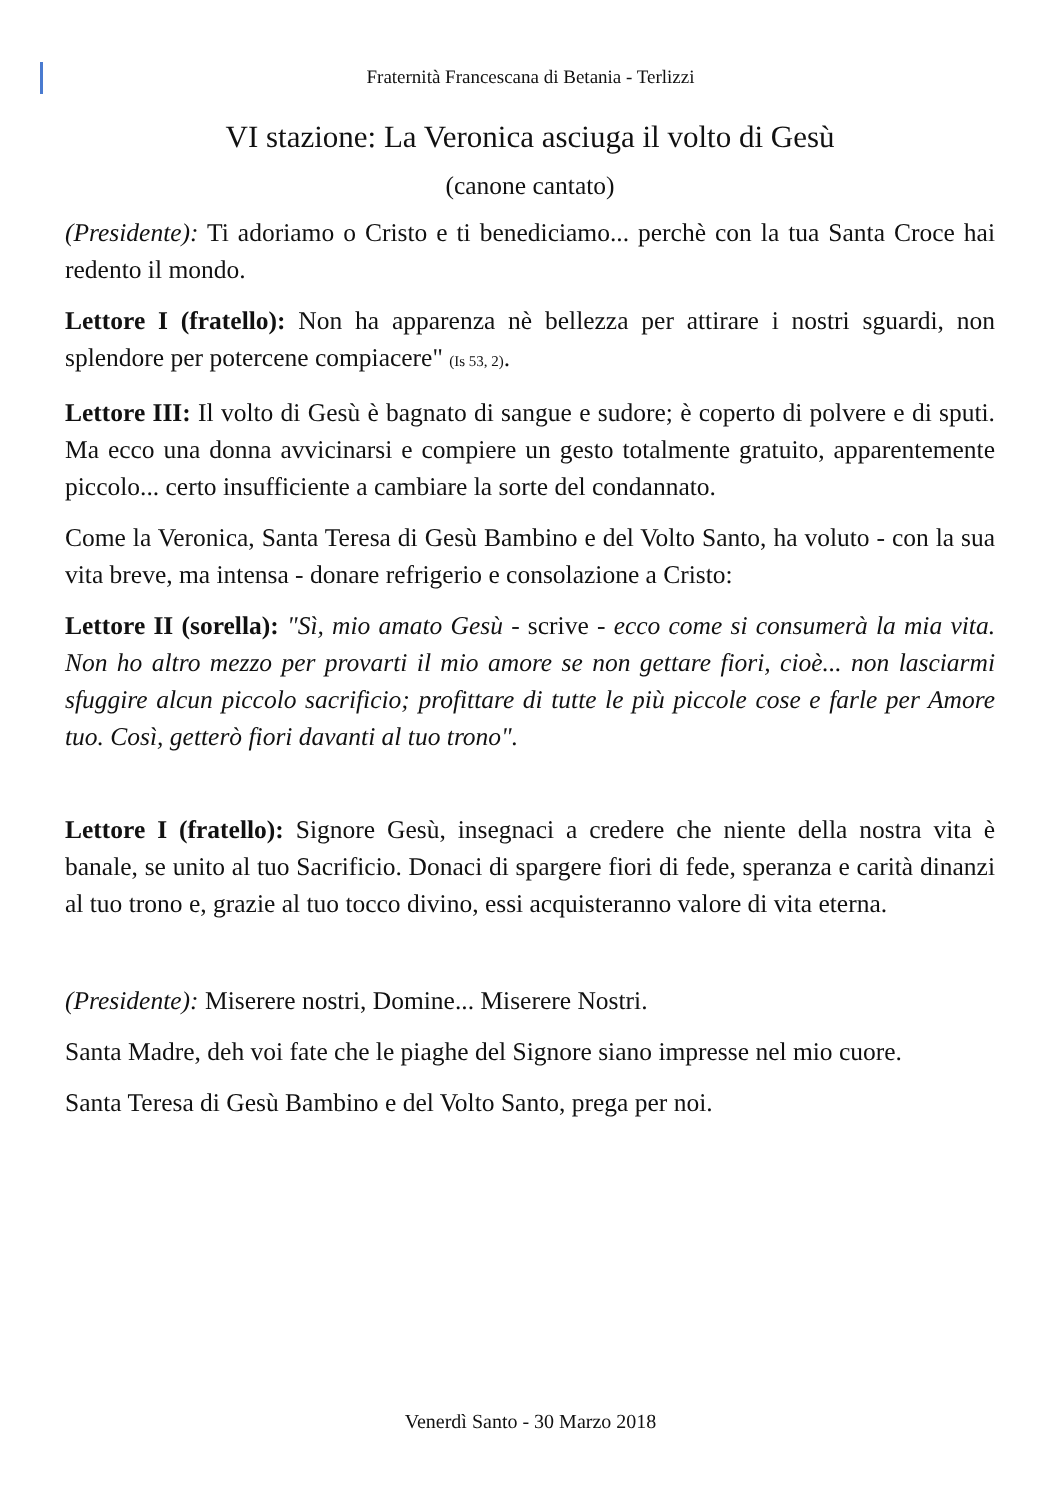Fraternità Francescana di Betania - Terlizzi
VI stazione: La Veronica asciuga il volto di Gesù
(canone cantato)
(Presidente): Ti adoriamo o Cristo e ti benediciamo... perchè con la tua Santa Croce hai redento il mondo.
Lettore I (fratello): Non ha apparenza nè bellezza per attirare i nostri sguardi, non splendore per potercene compiacere" (Is 53, 2).
Lettore III: Il volto di Gesù è bagnato di sangue e sudore; è coperto di polvere e di sputi. Ma ecco una donna avvicinarsi e compiere un gesto totalmente gratuito, apparentemente piccolo... certo insufficiente a cambiare la sorte del condannato.
Come la Veronica, Santa Teresa di Gesù Bambino e del Volto Santo, ha voluto - con la sua vita breve, ma intensa - donare refrigerio e consolazione a Cristo:
Lettore II (sorella): "Sì, mio amato Gesù - scrive - ecco come si consumerà la mia vita. Non ho altro mezzo per provarti il mio amore se non gettare fiori, cioè... non lasciarmi sfuggire alcun piccolo sacrificio; profittare di tutte le più piccole cose e farle per Amore tuo. Così, getterò fiori davanti al tuo trono".
Lettore I (fratello): Signore Gesù, insegnaci a credere che niente della nostra vita è banale, se unito al tuo Sacrificio. Donaci di spargere fiori di fede, speranza e carità dinanzi al tuo trono e, grazie al tuo tocco divino, essi acquisteranno valore di vita eterna.
(Presidente): Miserere nostri, Domine... Miserere Nostri.
Santa Madre, deh voi fate che le piaghe del Signore siano impresse nel mio cuore.
Santa Teresa di Gesù Bambino e del Volto Santo, prega per noi.
Venerdì Santo - 30 Marzo 2018